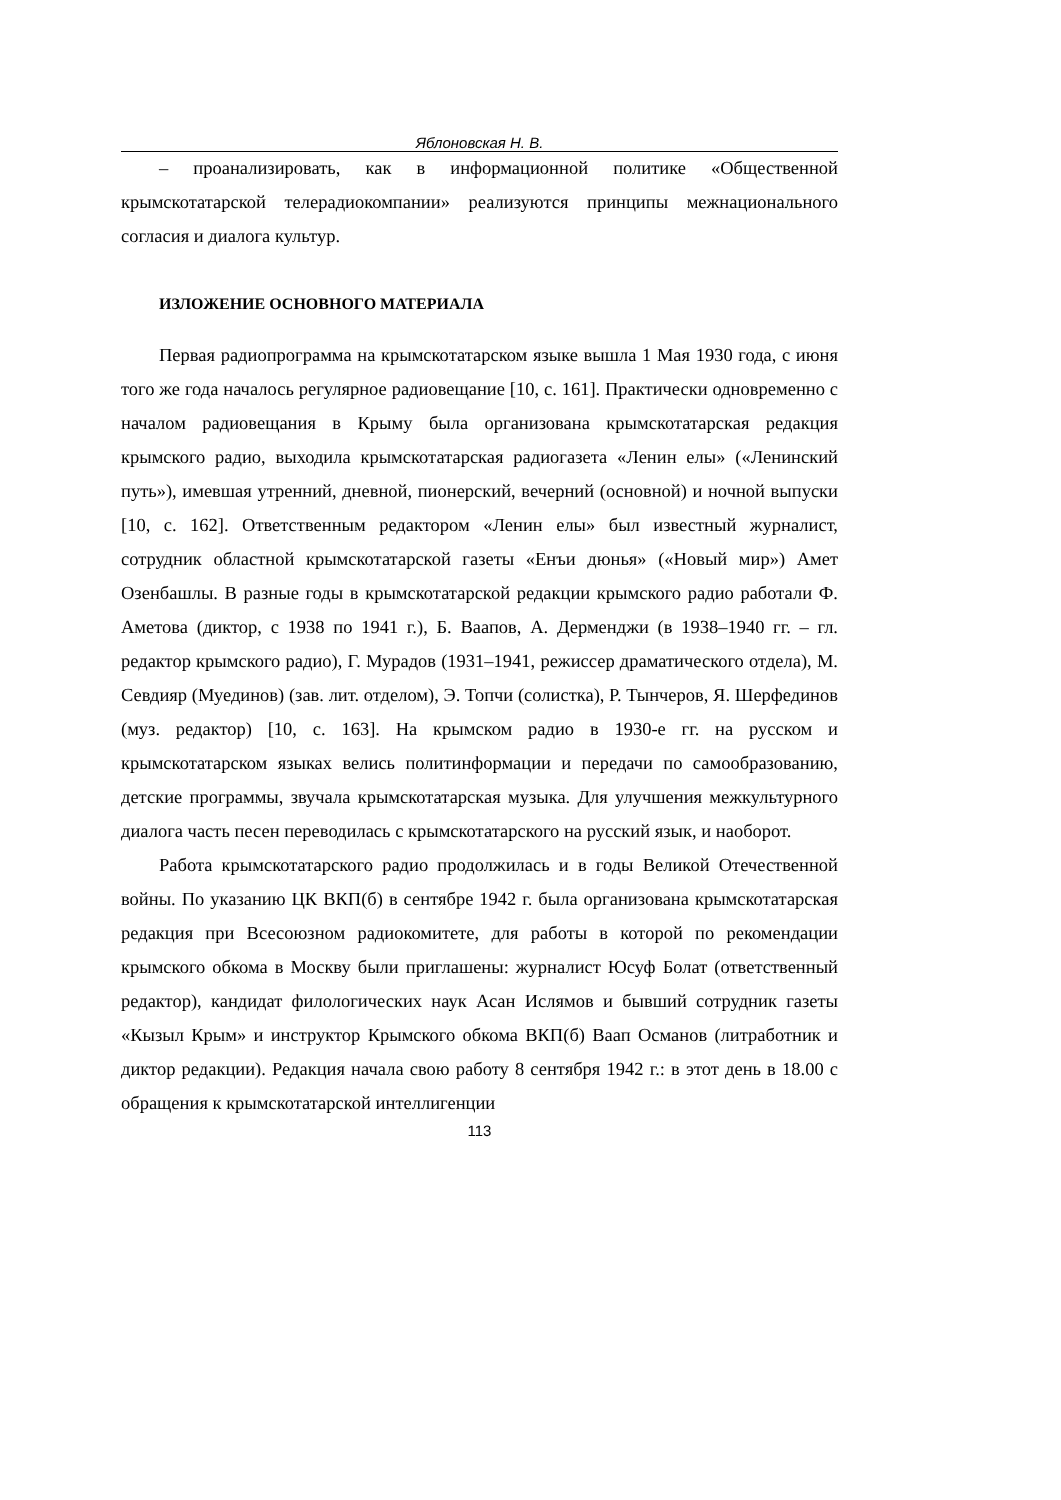Яблоновская Н. В.
– проанализировать, как в информационной политике «Общественной крымскотатарской телерадиокомпании» реализуются принципы межнационального согласия и диалога культур.
ИЗЛОЖЕНИЕ ОСНОВНОГО МАТЕРИАЛА
Первая радиопрограмма на крымскотатарском языке вышла 1 Мая 1930 года, с июня того же года началось регулярное радиовещание [10, с. 161]. Практически одновременно с началом радиовещания в Крыму была организована крымскотатарская редакция крымского радио, выходила крымскотатарская радиогазета «Ленин елы» («Ленинский путь»), имевшая утренний, дневной, пионерский, вечерний (основной) и ночной выпуски [10, с. 162]. Ответственным редактором «Ленин елы» был известный журналист, сотрудник областной крымскотатарской газеты «Енъи дюнья» («Новый мир») Амет Озенбашлы. В разные годы в крымскотатарской редакции крымского радио работали Ф. Аметова (диктор, с 1938 по 1941 г.), Б. Ваапов, А. Дерменджи (в 1938–1940 гг. – гл. редактор крымского радио), Г. Мурадов (1931–1941, режиссер драматического отдела), М. Севдияр (Муединов) (зав. лит. отделом), Э. Топчи (солистка), Р. Тынчеров, Я. Шерфединов (муз. редактор) [10, с. 163]. На крымском радио в 1930-е гг. на русском и крымскотатарском языках велись политинформации и передачи по самообразованию, детские программы, звучала крымскотатарская музыка. Для улучшения межкультурного диалога часть песен переводилась с крымскотатарского на русский язык, и наоборот.
Работа крымскотатарского радио продолжилась и в годы Великой Отечественной войны. По указанию ЦК ВКП(б) в сентябре 1942 г. была организована крымскотатарская редакция при Всесоюзном радиокомитете, для работы в которой по рекомендации крымского обкома в Москву были приглашены: журналист Юсуф Болат (ответственный редактор), кандидат филологических наук Асан Ислямов и бывший сотрудник газеты «Кызыл Крым» и инструктор Крымского обкома ВКП(б) Ваап Османов (литработник и диктор редакции). Редакция начала свою работу 8 сентября 1942 г.: в этот день в 18.00 с обращения к крымскотатарской интеллигенции
113